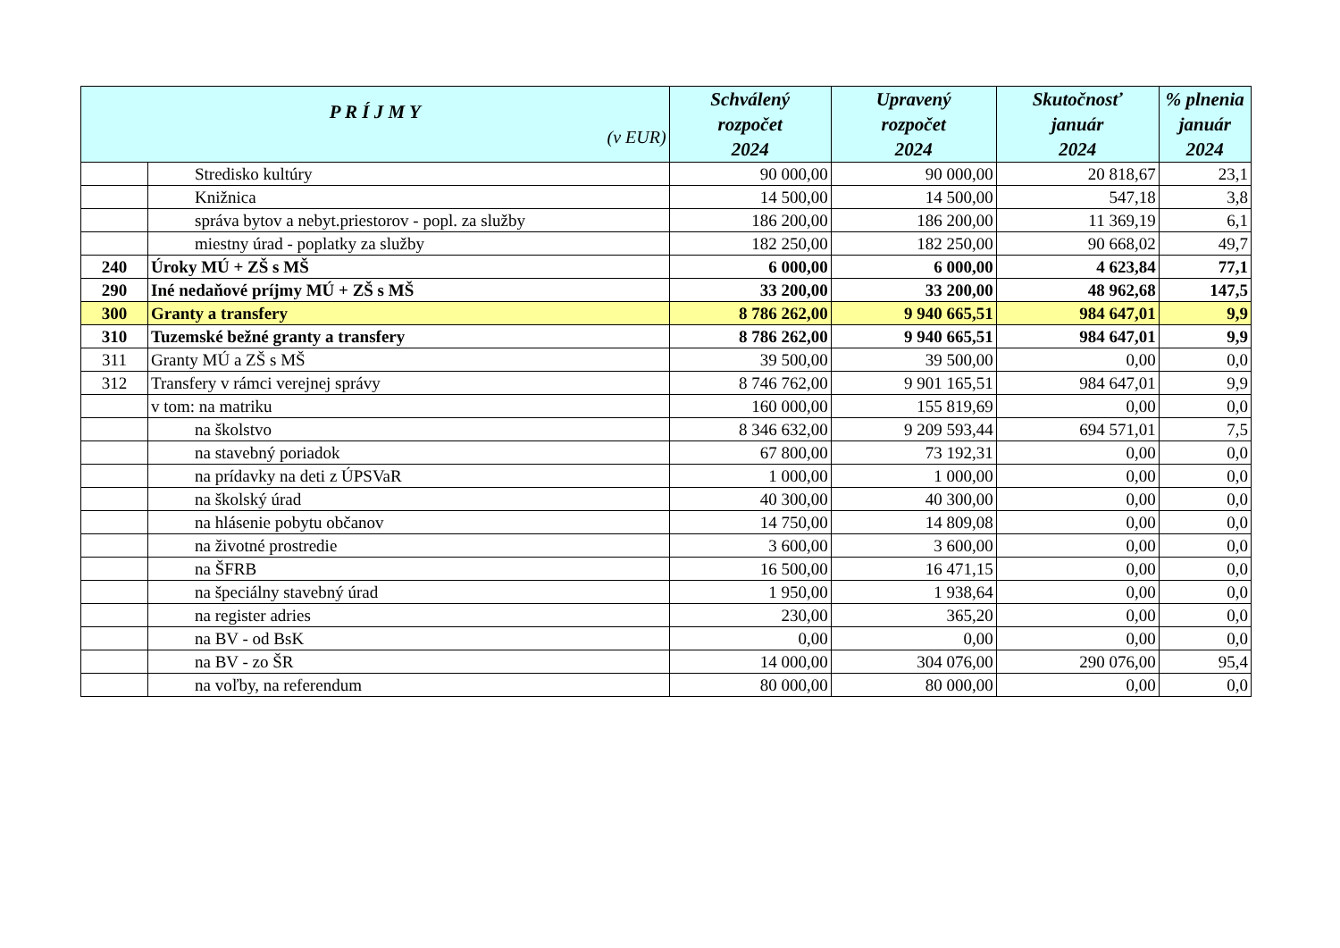| P R Í J M Y (v EUR) | | Schválený rozpočet 2024 | Upravený rozpočet 2024 | Skutočnosť január 2024 | % plnenia január 2024 |
| --- | --- | --- | --- | --- | --- |
| | Stredisko kultúry | 90 000,00 | 90 000,00 | 20 818,67 | 23,1 |
| | Knižnica | 14 500,00 | 14 500,00 | 547,18 | 3,8 |
| | správa bytov a nebyt.priestorov - popl. za služby | 186 200,00 | 186 200,00 | 11 369,19 | 6,1 |
| | miestny úrad - poplatky za služby | 182 250,00 | 182 250,00 | 90 668,02 | 49,7 |
| 240 | Úroky MÚ + ZŠ s MŠ | 6 000,00 | 6 000,00 | 4 623,84 | 77,1 |
| 290 | Iné nedaňové príjmy MÚ + ZŠ s MŠ | 33 200,00 | 33 200,00 | 48 962,68 | 147,5 |
| 300 | Granty a transfery | 8 786 262,00 | 9 940 665,51 | 984 647,01 | 9,9 |
| 310 | Tuzemské bežné granty a transfery | 8 786 262,00 | 9 940 665,51 | 984 647,01 | 9,9 |
| 311 | Granty MÚ a ZŠ s MŠ | 39 500,00 | 39 500,00 | 0,00 | 0,0 |
| 312 | Transfery v rámci verejnej správy | 8 746 762,00 | 9 901 165,51 | 984 647,01 | 9,9 |
| | v tom: na matriku | 160 000,00 | 155 819,69 | 0,00 | 0,0 |
| | na školstvo | 8 346 632,00 | 9 209 593,44 | 694 571,01 | 7,5 |
| | na stavebný poriadok | 67 800,00 | 73 192,31 | 0,00 | 0,0 |
| | na prídavky na deti z ÚPSVaR | 1 000,00 | 1 000,00 | 0,00 | 0,0 |
| | na školský úrad | 40 300,00 | 40 300,00 | 0,00 | 0,0 |
| | na hlásenie pobytu občanov | 14 750,00 | 14 809,08 | 0,00 | 0,0 |
| | na životné prostredie | 3 600,00 | 3 600,00 | 0,00 | 0,0 |
| | na ŠFRB | 16 500,00 | 16 471,15 | 0,00 | 0,0 |
| | na špeciálny stavebný úrad | 1 950,00 | 1 938,64 | 0,00 | 0,0 |
| | na register adries | 230,00 | 365,20 | 0,00 | 0,0 |
| | na BV - od BsK | 0,00 | 0,00 | 0,00 | 0,0 |
| | na BV - zo ŠR | 14 000,00 | 304 076,00 | 290 076,00 | 95,4 |
| | na voľby, na referendum | 80 000,00 | 80 000,00 | 0,00 | 0,0 |